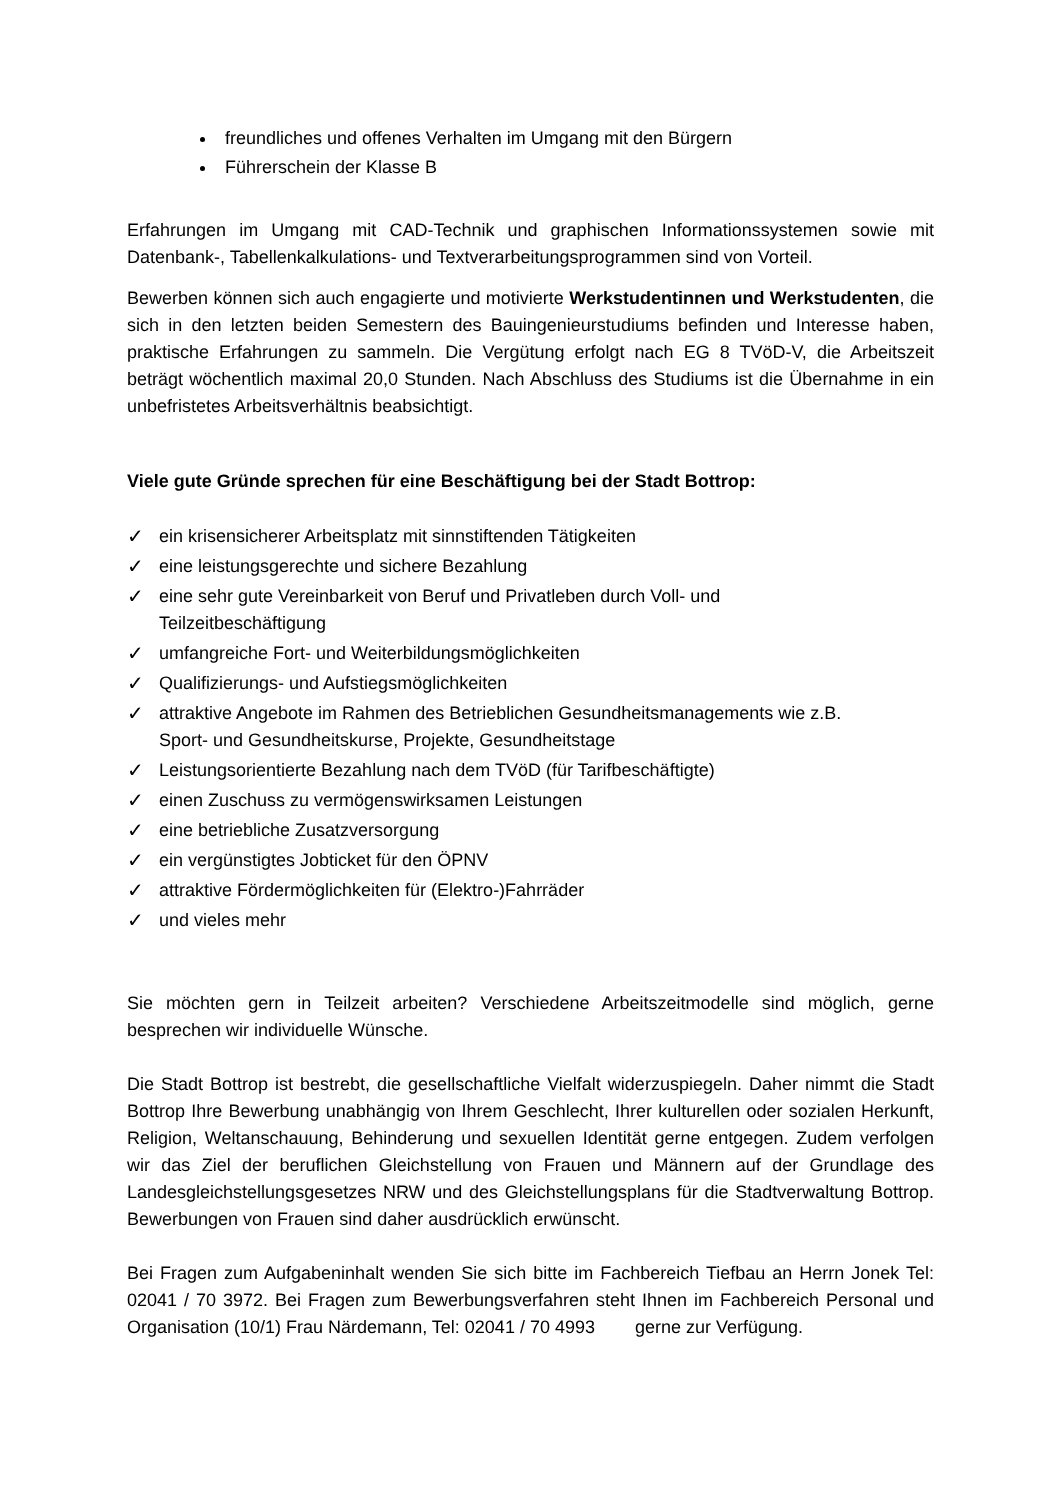freundliches und offenes Verhalten im Umgang mit den Bürgern
Führerschein der Klasse B
Erfahrungen im Umgang mit CAD-Technik und graphischen Informationssystemen sowie mit Datenbank-, Tabellenkalkulations- und Textverarbeitungsprogrammen sind von Vorteil.
Bewerben können sich auch engagierte und motivierte Werkstudentinnen und Werkstudenten, die sich in den letzten beiden Semestern des Bauingenieurstudiums befinden und Interesse haben, praktische Erfahrungen zu sammeln. Die Vergütung erfolgt nach EG 8 TVöD-V, die Arbeitszeit beträgt wöchentlich maximal 20,0 Stunden. Nach Abschluss des Studiums ist die Übernahme in ein unbefristetes Arbeitsverhältnis beabsichtigt.
Viele gute Gründe sprechen für eine Beschäftigung bei der Stadt Bottrop:
✓ ein krisensicherer Arbeitsplatz mit sinnstiftenden Tätigkeiten
✓ eine leistungsgerechte und sichere Bezahlung
✓ eine sehr gute Vereinbarkeit von Beruf und Privatleben durch Voll- und
Teilzeitbeschäftigung
✓ umfangreiche Fort- und Weiterbildungsmöglichkeiten
✓ Qualifizierungs- und Aufstiegsmöglichkeiten
✓ attraktive Angebote im Rahmen des Betrieblichen Gesundheitsmanagements wie z.B.
Sport- und Gesundheitskurse, Projekte, Gesundheitstage
✓ Leistungsorientierte Bezahlung nach dem TVöD (für Tarifbeschäftigte)
✓ einen Zuschuss zu vermögenswirksamen Leistungen
✓ eine betriebliche Zusatzversorgung
✓ ein vergünstigtes Jobticket für den ÖPNV
✓ attraktive Fördermöglichkeiten für (Elektro-)Fahrräder
✓ und vieles mehr
Sie möchten gern in Teilzeit arbeiten? Verschiedene Arbeitszeitmodelle sind möglich, gerne besprechen wir individuelle Wünsche.
Die Stadt Bottrop ist bestrebt, die gesellschaftliche Vielfalt widerzuspiegeln. Daher nimmt die Stadt Bottrop Ihre Bewerbung unabhängig von Ihrem Geschlecht, Ihrer kulturellen oder sozialen Herkunft, Religion, Weltanschauung, Behinderung und sexuellen Identität gerne entgegen. Zudem verfolgen wir das Ziel der beruflichen Gleichstellung von Frauen und Männern auf der Grundlage des Landesgleichstellungsgesetzes NRW und des Gleichstellungsplans für die Stadtverwaltung Bottrop. Bewerbungen von Frauen sind daher ausdrücklich erwünscht.
Bei Fragen zum Aufgabeninhalt wenden Sie sich bitte im Fachbereich Tiefbau an Herrn Jonek Tel: 02041 / 70 3972. Bei Fragen zum Bewerbungsverfahren steht Ihnen im Fachbereich Personal und Organisation (10/1) Frau Närdemann, Tel: 02041 / 70 4993 gerne zur Verfügung.